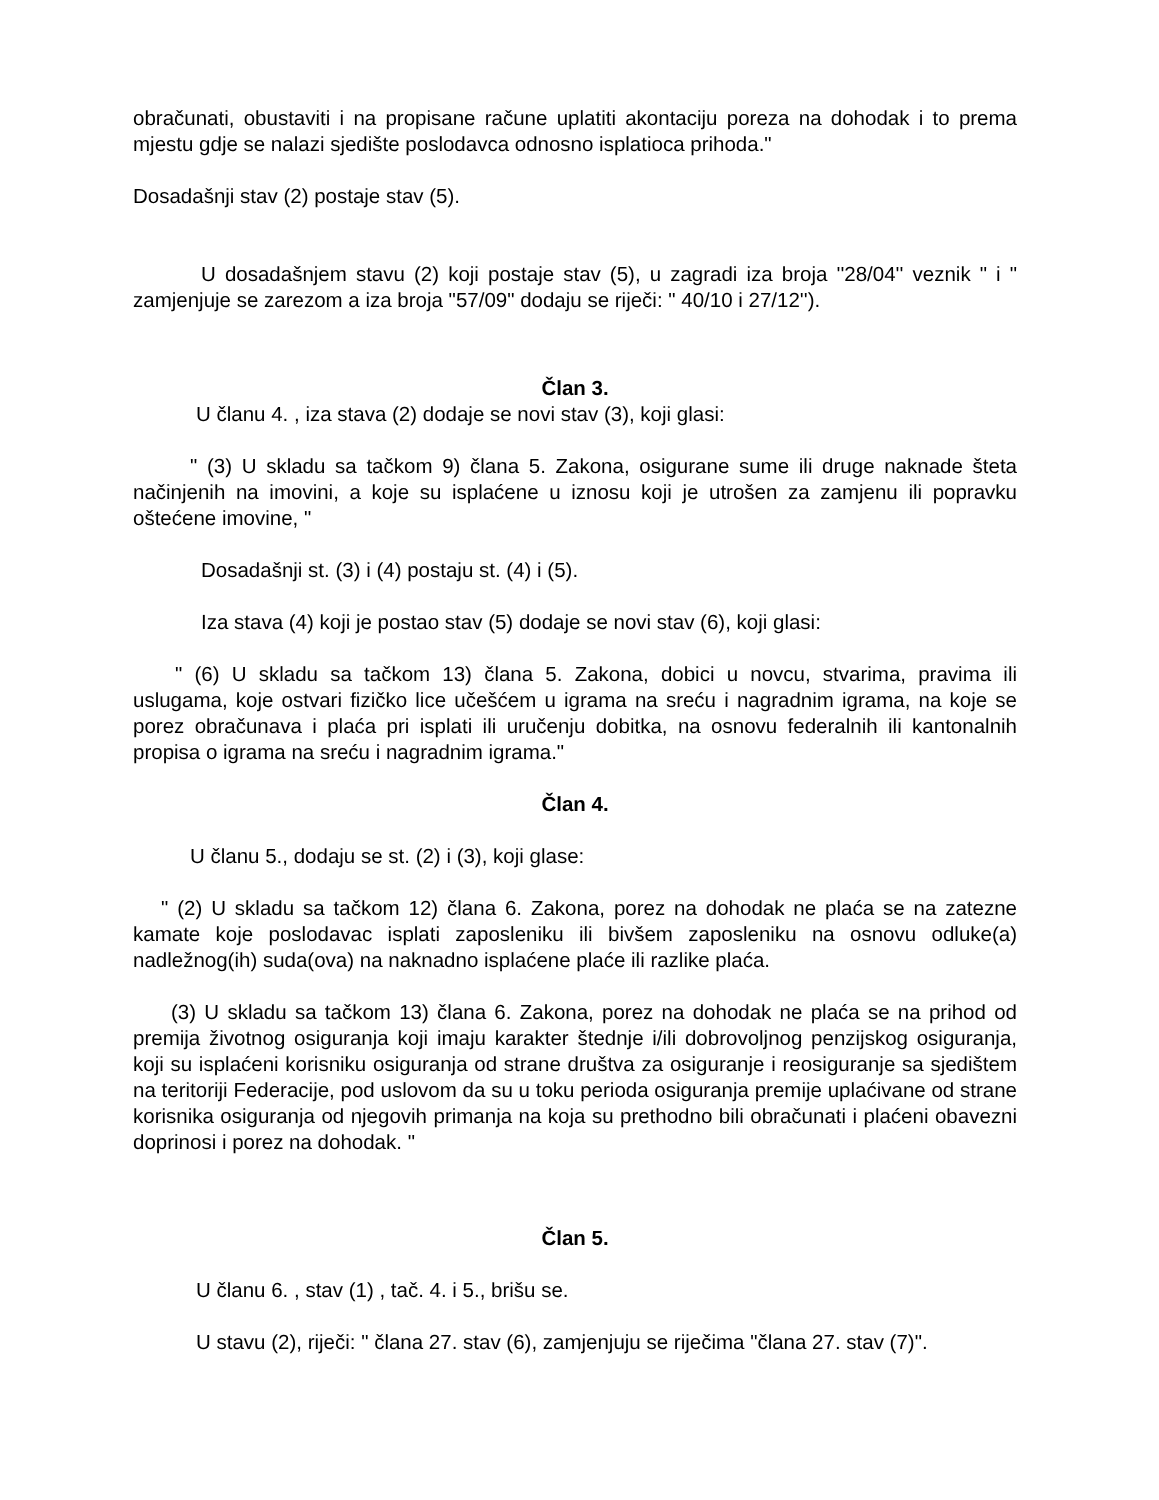obračunati, obustaviti i na propisane račune uplatiti akontaciju poreza na dohodak i to prema mjestu gdje se nalazi sjedište poslodavca odnosno isplatioca prihoda."
Dosadašnji stav (2) postaje stav (5).
U dosadašnjem stavu (2) koji postaje stav (5), u zagradi iza broja ''28/04'' veznik " i " zamjenjuje se zarezom a iza broja "57/09" dodaju se riječi: " 40/10 i 27/12'').
Član 3.
U članu 4. , iza stava (2) dodaje se novi stav (3), koji glasi:
" (3) U skladu sa tačkom 9) člana 5. Zakona, osigurane sume ili druge naknade šteta načinjenih na imovini, a koje su isplaćene u iznosu koji je utrošen za zamjenu ili popravku oštećene imovine, "
Dosadašnji st. (3) i (4) postaju st. (4) i (5).
Iza stava (4) koji je postao stav (5) dodaje se novi stav (6), koji glasi:
" (6) U skladu sa tačkom 13) člana 5. Zakona, dobici u novcu, stvarima, pravima ili uslugama, koje ostvari fizičko lice učešćem u igrama na sreću i nagradnim igrama, na koje se porez obračunava i plaća pri isplati ili uručenju dobitka, na osnovu federalnih ili kantonalnih propisa o igrama na sreću i nagradnim igrama."
Član 4.
U članu 5., dodaju se st. (2) i (3), koji glase:
" (2) U skladu sa tačkom 12) člana 6. Zakona, porez na dohodak ne plaća se na zatezne kamate koje poslodavac isplati zaposleniku ili bivšem zaposleniku na osnovu odluke(a) nadležnog(ih) suda(ova) na naknadno isplaćene plaće ili razlike plaća.
(3) U skladu sa tačkom 13) člana 6. Zakona, porez na dohodak ne plaća se na prihod od premija životnog osiguranja koji imaju karakter štednje i/ili dobrovoljnog penzijskog osiguranja, koji su isplaćeni korisniku osiguranja od strane društva za osiguranje i reosiguranje sa sjedištem na teritoriji Federacije, pod uslovom da su u toku perioda osiguranja premije uplaćivane od strane korisnika osiguranja od njegovih primanja na koja su prethodno bili obračunati i plaćeni obavezni doprinosi i porez na dohodak. "
Član 5.
U članu 6. , stav (1) , tač. 4. i 5., brišu se.
U stavu (2), riječi: " člana 27. stav (6), zamjenjuju se riječima "člana 27. stav (7)".